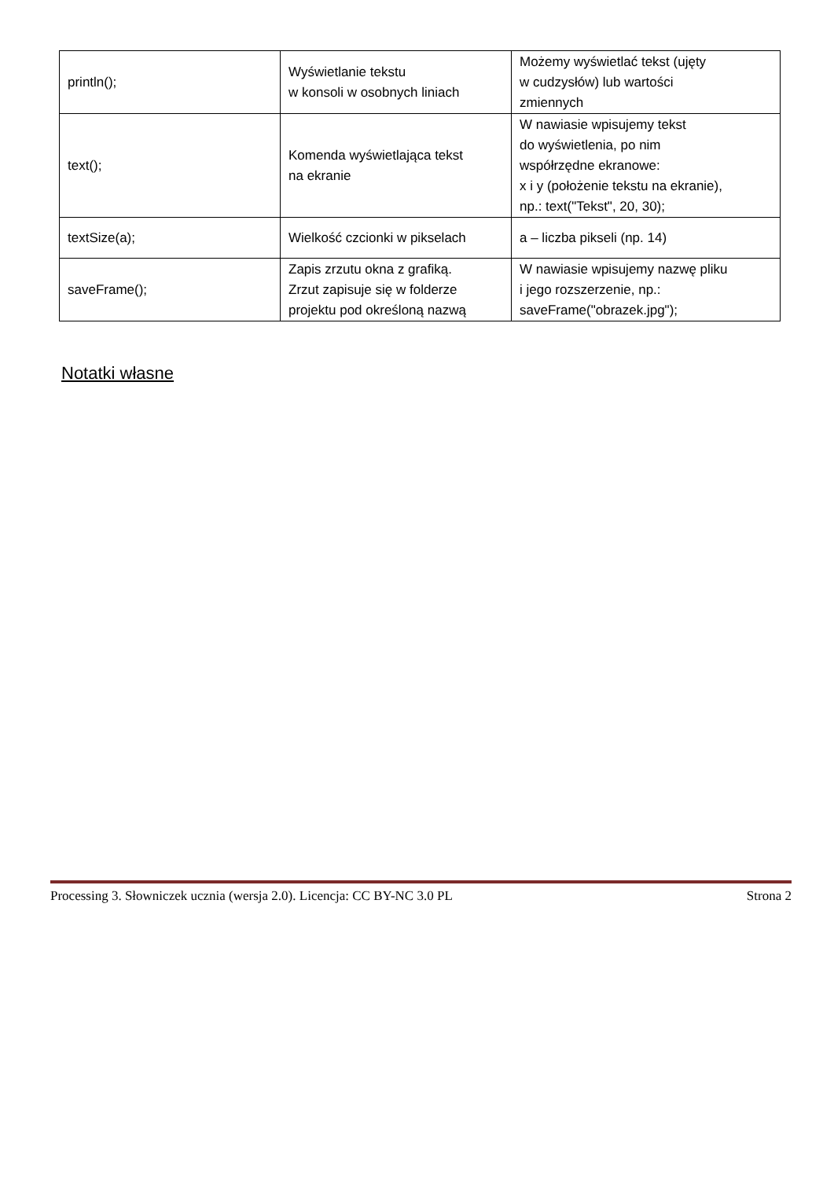| println(); | Wyświetlanie tekstu w konsoli w osobnych liniach | Możemy wyświetlać tekst (ujęty w cudzysłów) lub wartości zmiennych |
| text(); | Komenda wyświetlająca tekst na ekranie | W nawiasie wpisujemy tekst do wyświetlenia, po nim współrzędne ekranowe: x i y (położenie tekstu na ekranie), np.: text("Tekst", 20, 30); |
| textSize(a); | Wielkość czcionki w pikselach | a – liczba pikseli (np. 14) |
| saveFrame(); | Zapis zrzutu okna z grafiką. Zrzut zapisuje się w folderze projektu pod określoną nazwą | W nawiasie wpisujemy nazwę pliku i jego rozszerzenie, np.: saveFrame("obrazek.jpg"); |
Notatki własne
Processing 3. Słowniczek ucznia (wersja 2.0). Licencja: CC BY-NC 3.0 PL Strona 2